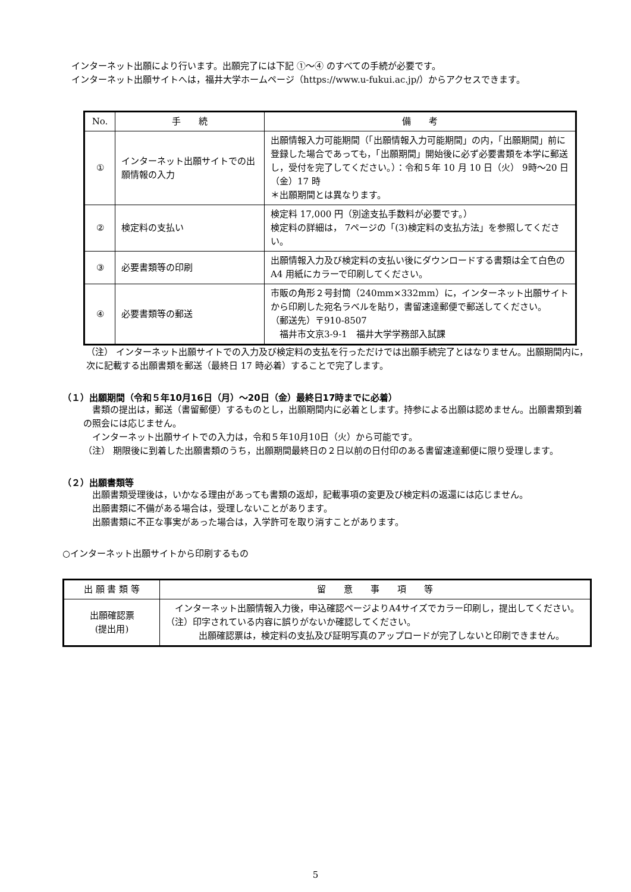インターネット出願により行います。出願完了には下記 ①～④ のすべての手続が必要です。
インターネット出願サイトへは，福井大学ホームページ（https://www.u-fukui.ac.jp/）からアクセスできます。
| No. | 手 続 | 備 考 |
| --- | --- | --- |
| ① | インターネット出願サイトでの出願情報の入力 | 出願情報入力可能期間（「出願情報入力可能期間」の内，「出願期間」前に登録した場合であっても，「出願期間」開始後に必ず必要書類を本学に郵送し，受付を完了してください。）：令和５年 10 月 10 日（火） 9時～20 日（金）17 時 ＊出願期間とは異なります。 |
| ② | 検定料の支払い | 検定料 17,000 円（別途支払手数料が必要です。） 検定料の詳細は， 7ページの「(3)検定料の支払方法」を参照してください。 |
| ③ | 必要書類等の印刷 | 出願情報入力及び検定料の支払い後にダウンロードする書類は全て白色の A4 用紙にカラーで印刷してください。 |
| ④ | 必要書類等の郵送 | 市販の角形２号封筒（240mm×332mm）に，インターネット出願サイトから印刷した宛名ラベルを貼り，書留速達郵便で郵送してください。 （郵送先）〒910-8507 福井市文京3-9-1 福井大学学務部入試課 |
（注） インターネット出願サイトでの入力及び検定料の支払を行っただけでは出願手続完了とはなりません。出願期間内に，次に記載する出願書類を郵送（最終日 17 時必着）することで完了します。
（１）出願期間（令和５年10月16日（月）～20日（金）最終日17時までに必着）
書類の提出は，郵送（書留郵便）するものとし，出願期間内に必着とします。持参による出願は認めません。出願書類到着の照会には応じません。
インターネット出願サイトでの入力は，令和５年10月10日（火）から可能です。
（注） 期限後に到着した出願書類のうち，出願期間最終日の２日以前の日付印のある書留速達郵便に限り受理します。
（２）出願書類等
出願書類受理後は，いかなる理由があっても書類の返却，記載事項の変更及び検定料の返還には応じません。
出願書類に不備がある場合は，受理しないことがあります。
出願書類に不正な事実があった場合は，入学許可を取り消すことがあります。
○インターネット出願サイトから印刷するもの
| 出 願 書 類 等 | 留 意 事 項 等 |
| --- | --- |
| 出願確認票 (提出用) | インターネット出願情報入力後，申込確認ページよりA4サイズでカラー印刷し，提出してください。 （注）印字されている内容に誤りがないか確認してください。 出願確認票は，検定料の支払及び証明写真のアップロードが完了しないと印刷できません。 |
5